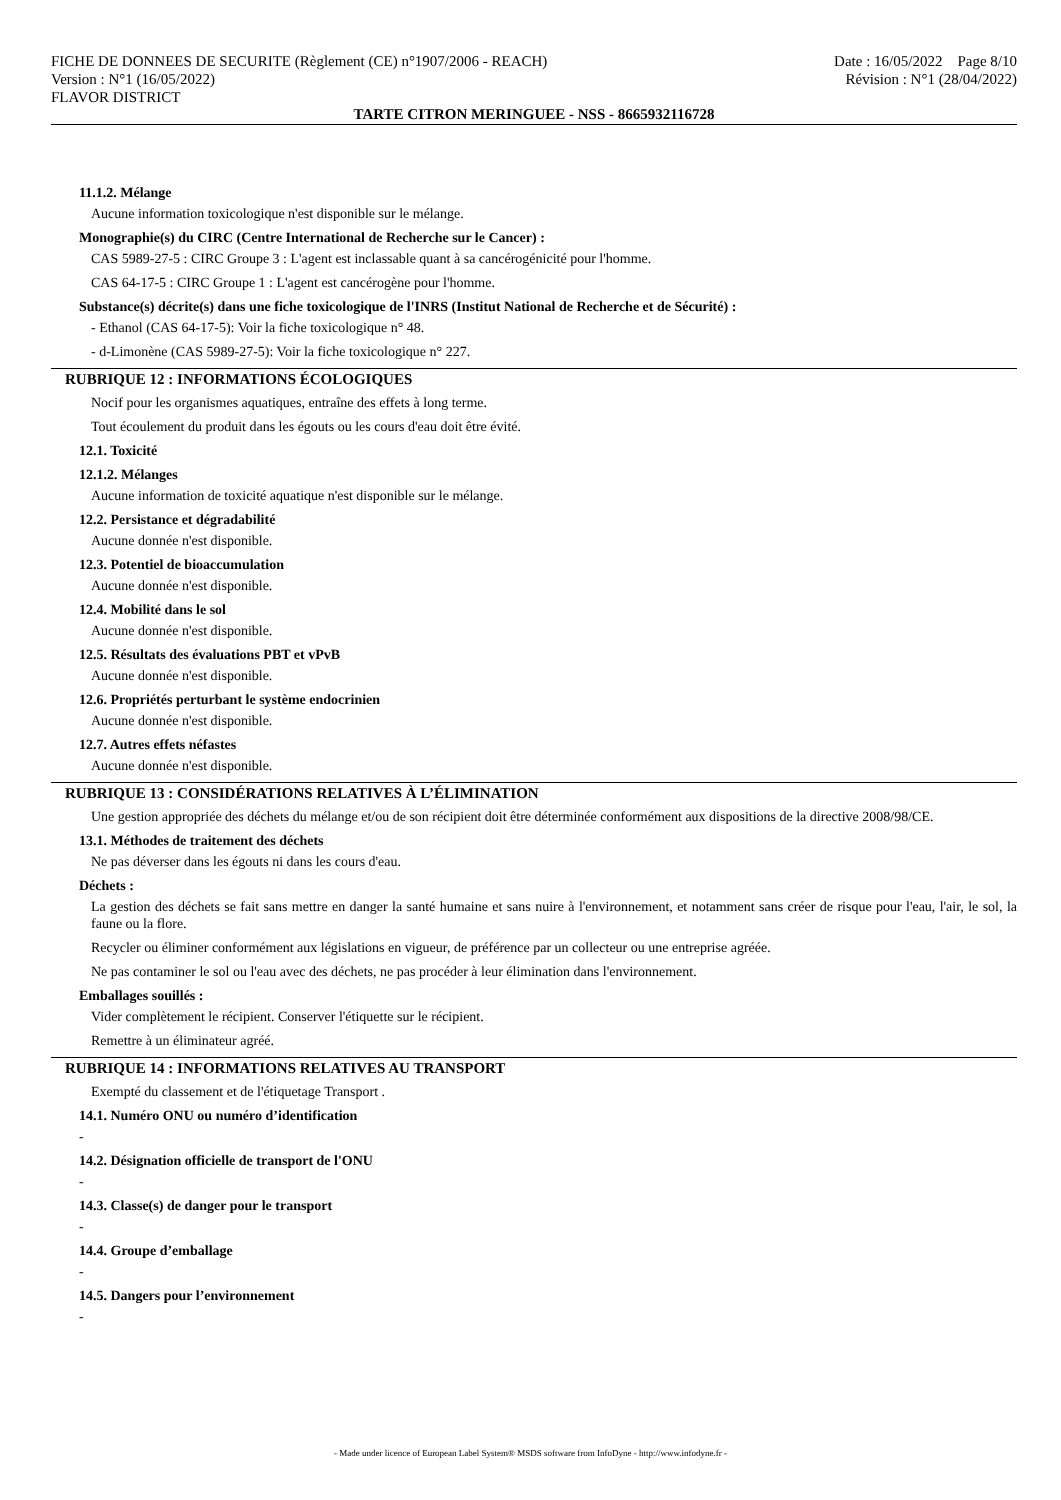FICHE DE DONNEES DE SECURITE (Règlement (CE) n°1907/2006 - REACH)
Version : N°1 (16/05/2022)
FLAVOR DISTRICT
Date : 16/05/2022 Page 8/10
Révision : N°1 (28/04/2022)
TARTE CITRON MERINGUEE - NSS - 8665932116728
11.1.2. Mélange
Aucune information toxicologique n'est disponible sur le mélange.
Monographie(s) du CIRC (Centre International de Recherche sur le Cancer) :
CAS 5989-27-5 : CIRC Groupe 3 : L'agent est inclassable quant à sa cancérogénicité pour l'homme.
CAS 64-17-5 : CIRC Groupe 1 : L'agent est cancérogène pour l'homme.
Substance(s) décrite(s) dans une fiche toxicologique de l'INRS (Institut National de Recherche et de Sécurité) :
- Ethanol (CAS 64-17-5): Voir la fiche toxicologique n° 48.
- d-Limonène (CAS 5989-27-5): Voir la fiche toxicologique n° 227.
RUBRIQUE 12 : INFORMATIONS ÉCOLOGIQUES
Nocif pour les organismes aquatiques, entraîne des effets à long terme.
Tout écoulement du produit dans les égouts ou les cours d'eau doit être évité.
12.1. Toxicité
12.1.2. Mélanges
Aucune information de toxicité aquatique n'est disponible sur le mélange.
12.2. Persistance et dégradabilité
Aucune donnée n'est disponible.
12.3. Potentiel de bioaccumulation
Aucune donnée n'est disponible.
12.4. Mobilité dans le sol
Aucune donnée n'est disponible.
12.5. Résultats des évaluations PBT et vPvB
Aucune donnée n'est disponible.
12.6. Propriétés perturbant le système endocrinien
Aucune donnée n'est disponible.
12.7. Autres effets néfastes
Aucune donnée n'est disponible.
RUBRIQUE 13 : CONSIDÉRATIONS RELATIVES À L’ÉLIMINATION
Une gestion appropriée des déchets du mélange et/ou de son récipient doit être déterminée conformément aux dispositions de la directive 2008/98/CE.
13.1. Méthodes de traitement des déchets
Ne pas déverser dans les égouts ni dans les cours d'eau.
Déchets :
La gestion des déchets se fait sans mettre en danger la santé humaine et sans nuire à l'environnement, et notamment sans créer de risque pour l'eau, l'air, le sol, la faune ou la flore.
Recycler ou éliminer conformément aux législations en vigueur, de préférence par un collecteur ou une entreprise agréée.
Ne pas contaminer le sol ou l'eau avec des déchets, ne pas procéder à leur élimination dans l'environnement.
Emballages souillés :
Vider complètement le récipient. Conserver l'étiquette sur le récipient.
Remettre à un éliminateur agréé.
RUBRIQUE 14 : INFORMATIONS RELATIVES AU TRANSPORT
Exempté du classement et de l'étiquetage Transport .
14.1. Numéro ONU ou numéro d’identification
-
14.2. Désignation officielle de transport de l'ONU
-
14.3. Classe(s) de danger pour le transport
-
14.4. Groupe d’emballage
-
14.5. Dangers pour l’environnement
-
- Made under licence of European Label System® MSDS software from InfoDyne - http://www.infodyne.fr -